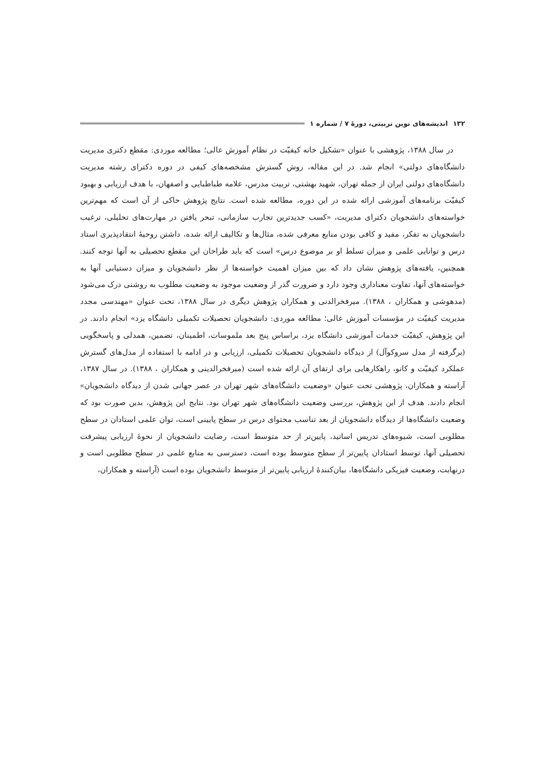۱۳۲ اندیشه‌های نوین تربیتی، دورهٔ ۷ / شماره ۱
در سال ۱۳۸۸، پژوهشی با عنوان «تشکیل خانه کیفیّت در نظام آموزش عالی؛ مطالعه موردی: مقطع دکتری مدیریت دانشگاه‌های دولتی» انجام شد. در این مقاله، روش گسترش مشخصه‌های کیفی در دوره دکترای رشته مدیریت دانشگاه‌های دولتی ایران از جمله تهران، شهید بهشتی، تربیت مدرس، علامه طباطبایی و اصفهان، با هدف ارزیابی و بهبود کیفیّت برنامه‌های آموزشی ارائه شده در این دوره، مطالعه شده است. نتایج پژوهش حاکی از آن است که مهم‌ترین خواسته‌های دانشجویان دکترای مدیریت، «کسب جدیدترین تجارب سازمانی، تبحر یافتن در مهارت‌های تحلیلی، ترغیب دانشجویان به تفکر، مفید و کافی بودن منابع معرفی شده، مثال‌ها و تکالیف ارائه شده، داشتن روحیهٔ انتقادپذیری استاد درس و توانایی علمی و میزان تسلط او بر موضوع درس» است که باید طراحان این مقطع تحصیلی به آنها توجه کنند. همچنین، یافته‌های پژوهش نشان داد که بین میزان اهمیت خواسته‌ها از نظر دانشجویان و میزان دستیابی آنها به خواسته‌های آنها، تفاوت معناداری وجود دارد و ضرورت گذر از وضعیت موجود به وضعیت مطلوب به روشنی درک می‌شود (مدهوشی و همکاران ، ۱۳۸۸). میرفخرالدنی و همکاران پژوهش دیگری در سال ۱۳۸۸، تحت عنوان «مهندسی مجدد مدیریت کیفیّت در مؤسسات آموزش عالی؛ مطالعه موردی: دانشجویان تحصیلات تکمیلی دانشگاه یزد» انجام دادند. در این پژوهش، کیفیّت خدمات آموزشی دانشگاه یزد، براساس پنج بعد ملموسات، اطمینان، تضمین، همدلی و پاسخگویی (برگرفته از مدل سروکوآل) از دیدگاه دانشجویان تحصیلات تکمیلی، ارزیابی و در ادامه با استفاده از مدل‌های گسترش عملکرد کیفیّت و کانو، راهکارهایی برای ارتقای آن ارائه شده است (میرفخرالدینی و همکاران ، ۱۳۸۸). در سال ۱۳۸۷، آراسته و همکاران، پژوهشی تحت عنوان «وضعیت دانشگاه‌های شهر تهران در عصر جهانی شدن از دیدگاه دانشجویان» انجام دادند. هدف از این پژوهش، بررسی وضعیت دانشگاه‌های شهر تهران بود. نتایج این پژوهش، بدین صورت بود که وضعیت دانشگاه‌ها از دیدگاه دانشجویان از بعد تناسب محتوای درس در سطح پایینی است، توان علمی استادان در سطح مطلوبی است، شیوه‌های تدریس اساتید، پایین‌تر از حد متوسط است، رضایت دانشجویان از نحوهٔ ارزیابی پیشرفت تحصیلی آنها، توسط استادان پایین‌تر از سطح متوسط بوده است، دسترسی به منابع علمی در سطح مطلوبی است و درنهایت، وضعیت فیزیکی دانشگاه‌ها، بیان‌کنندهٔ ارزیابی پایین‌تر از متوسط دانشجویان بوده است (آراسته و همکاران،